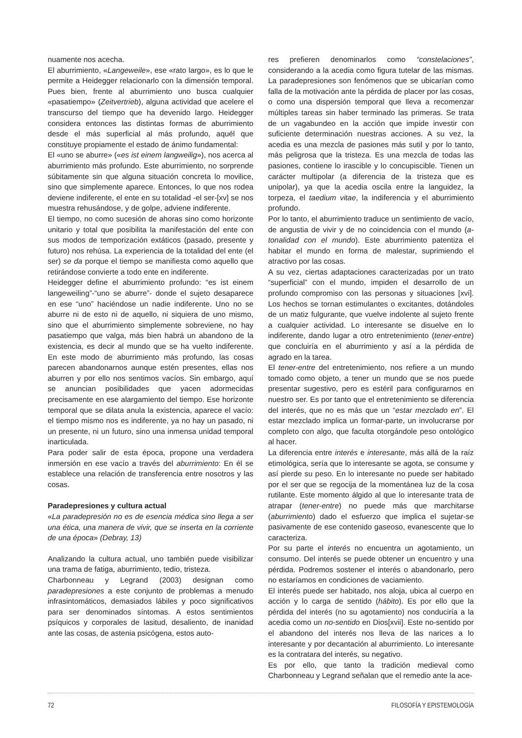nuamente nos acecha.
El aburrimiento, «Langeweile», ese «rato largo», es lo que le permite a Heidegger relacionarlo con la dimensión temporal. Pues bien, frente al aburrimiento uno busca cualquier «pasatiempo» (Zeitvertrieb), alguna actividad que acelere el transcurso del tiempo que ha devenido largo. Heidegger considera entonces las distintas formas de aburrimiento desde el más superficial al más profundo, aquél que constituye propiamente el estado de ánimo fundamental:
El «uno se aburre» («es ist einem langweilig»), nos acerca al aburrimiento más profundo. Este aburrimiento, no sorprende súbitamente sin que alguna situación concreta lo movilice, sino que simplemente aparece. Entonces, lo que nos rodea deviene indiferente, el ente en su totalidad -el ser-[xv] se nos muestra rehusándose, y de golpe, adviene indiferente.
El tiempo, no como sucesión de ahoras sino como horizonte unitario y total que posibilita la manifestación del ente con sus modos de temporización extáticos (pasado, presente y futuro) nos rehúsa. La experiencia de la totalidad del ente (el ser) se da porque el tiempo se manifiesta como aquello que retirándose convierte a todo ente en indiferente.
Heidegger define el aburrimiento profundo: “es ist einem langeweiling”-“uno se aburre”- donde el sujeto desaparece en ese “uno” haciéndose un nadie indiferente. Uno no se aburre ni de esto ni de aquello, ni siquiera de uno mismo, sino que el aburrimiento simplemente sobreviene, no hay pasatiempo que valga, más bien habrá un abandono de la existencia, es decir al mundo que se ha vuelto indiferente. En este modo de aburrimiento más profundo, las cosas parecen abandonarnos aunque estén presentes, ellas nos aburren y por ello nos sentimos vacíos. Sin embargo, aquí se anuncian posibilidades que yacen adormecidas precisamente en ese alargamiento del tiempo. Ese horizonte temporal que se dilata anula la existencia, aparece el vacío: el tiempo mismo nos es indiferente, ya no hay un pasado, ni un presente, ni un futuro, sino una inmensa unidad temporal inarticulada.
Para poder salir de esta época, propone una verdadera inmersión en ese vacío a través del aburrimiento: En él se establece una relación de transferencia entre nosotros y las cosas.
Paradepresiones y cultura actual
«La paradepresión no es de esencia médica sino llega a ser una ética, una manera de vivir, que se inserta en la corriente de una época» (Debray, 13)
Analizando la cultura actual, uno también puede visibilizar una trama de fatiga, aburrimiento, tedio, tristeza.
Charbonneau y Legrand (2003) designan como paradepresiones a este conjunto de problemas a menudo infrasintomáticos, demasiados lábiles y poco significativos para ser denominados síntomas. A estos sentimientos psíquicos y corporales de lasitud, desaliento, de inanidad ante las cosas, de astenia psicógena, estos auto-
res prefieren denominarlos como “constelaciones”, considerando a la acedia como figura tutelar de las mismas. La paradepresiones son fenómenos que se ubicarían como falla de la motivación ante la pérdida de placer por las cosas, o como una dispersión temporal que lleva a recomenzar múltiples tareas sin haber terminado las primeras. Se trata de un vagabundeo en la acción que impide investir con suficiente determinación nuestras acciones. A su vez, la acedia es una mezcla de pasiones más sutil y por lo tanto, más peligrosa que la tristeza. Es una mezcla de todas las pasiones, contiene lo irascible y lo concupiscible. Tienen un carácter multipolar (a diferencia de la tristeza que es unipolar), ya que la acedia oscila entre la languidez, la torpeza, el taedium vitae, la indiferencia y el aburrimiento profundo.
Por lo tanto, el aburrimiento traduce un sentimiento de vacío, de angustia de vivir y de no coincidencia con el mundo (a-tonalidad con el mundo). Este aburrimiento patentiza el habitar el mundo en forma de malestar, suprimiendo el atractivo por las cosas.
A su vez, ciertas adaptaciones caracterizadas por un trato “superficial” con el mundo, impiden el desarrollo de un profundo compromiso con las personas y situaciones [xvi]. Los hechos se tornan estimulantes o excitantes, dotándoles de un matiz fulgurante, que vuelve indolente al sujeto frente a cualquier actividad. Lo interesante se disuelve en lo indiferente, dando lugar a otro entretenimiento (tener-entre) que concluiría en el aburrimiento y así a la pérdida de agrado en la tarea.
El tener-entre del entretenimiento, nos refiere a un mundo tomado como objeto, a tener un mundo que se nos puede presentar sugestivo, pero es estéril para configurarnos en nuestro ser. Es por tanto que el entretenimiento se diferencia del interés, que no es más que un “estar mezclado en”. El estar mezclado implica un formar-parte, un involucrarse por completo con algo, que faculta otorgándole peso ontológico al hacer.
La diferencia entre interés e interesante, más allá de la raíz etimológica, sería que lo interesante se agota, se consume y así pierde su peso. En lo interesante no puede ser habitado por el ser que se regocija de la momentánea luz de la cosa rutilante. Este momento álgido al que lo interesante trata de atrapar (tener-entre) no puede más que marchitarse (aburrimiento) dado el esfuerzo que implica el sujetar-se pasivamente de ese contenido gaseoso, evanescente que lo caracteriza.
Por su parte el interés no encuentra un agotamiento, un consumo. Del interés se puede obtener un encuentro y una pérdida. Podremos sostener el interés o abandonarlo, pero no estaríamos en condiciones de vaciamiento.
El interés puede ser habitado, nos aloja, ubica al cuerpo en acción y lo carga de sentido (hábito). Es por ello que la pérdida del interés (no su agotamiento) nos conduciría a la acedia como un no-sentido en Dios[xvii]. Este no-sentido por el abandono del interés nos lleva de las narices a lo interesante y por decantación al aburrimiento. Lo interesante es la contratara del interés, su negativo.
Es por ello, que tanto la tradición medieval como Charbonneau y Legrand señalan que el remedio ante la ace-
72 FILOSOFÍA Y EPISTEMOLOGÍA